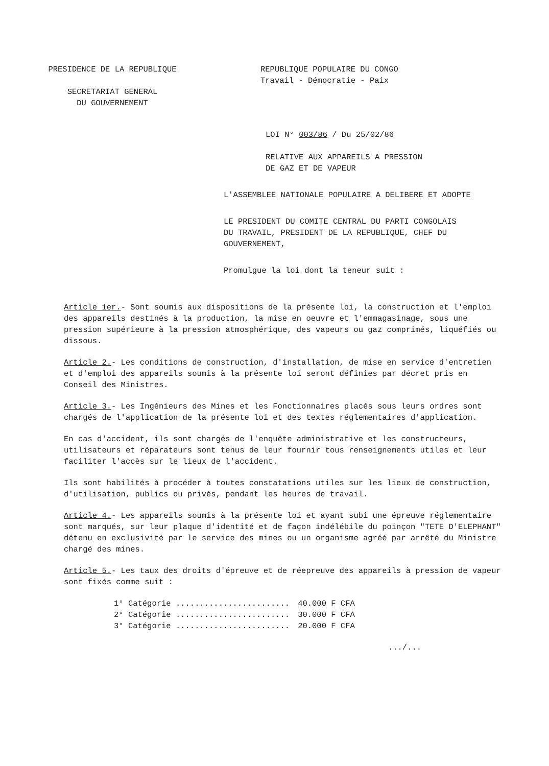PRESIDENCE DE LA REPUBLIQUE
SECRETARIAT GENERAL
DU GOUVERNEMENT
REPUBLIQUE POPULAIRE DU CONGO
Travail - Démocratie - Paix
LOI N° 003/86 / Du 25/02/86
RELATIVE AUX APPAREILS A PRESSION
DE GAZ ET DE VAPEUR
L'ASSEMBLEE NATIONALE POPULAIRE A DELIBERE ET ADOPTE
LE PRESIDENT DU COMITE CENTRAL DU PARTI CONGOLAIS
DU TRAVAIL, PRESIDENT DE LA REPUBLIQUE, CHEF DU
GOUVERNEMENT,
Promulgue la loi dont la teneur suit :
Article 1er.- Sont soumis aux dispositions de la présente loi, la construction et l'emploi des appareils destinés à la production, la mise en oeuvre et l'emmagasinage, sous une pression supérieure à la pression atmosphérique, des vapeurs ou gaz comprimés, liquéfiés ou dissous.
Article 2.- Les conditions de construction, d'installation, de mise en service d'entretien et d'emploi des appareils soumis à la présente loi seront définies par décret pris en Conseil des Ministres.
Article 3.- Les Ingénieurs des Mines et les Fonctionnaires placés sous leurs ordres sont chargés de l'application de la présente loi et des textes réglementaires d'application.
En cas d'accident, ils sont chargés de l'enquête administrative et les constructeurs, utilisateurs et réparateurs sont tenus de leur fournir tous renseignements utiles et leur faciliter l'accès sur le lieux de l'accident.
Ils sont habilités à procéder à toutes constatations utiles sur les lieux de construction, d'utilisation, publics ou privés, pendant les heures de travail.
Article 4.- Les appareils soumis à la présente loi et ayant subi une épreuve réglementaire sont marqués, sur leur plaque d'identité et de façon indélébile du poinçon "TETE D'ELEPHANT" détenu en exclusivité par le service des mines ou un organisme agréé par arrêté du Ministre chargé des mines.
Article 5.- Les taux des droits d'épreuve et de réepreuve des appareils à pression de vapeur sont fixés comme suit :
| 1° Catégorie ........................ | 40.000 F CFA |
| 2° Catégorie ........................ | 30.000 F CFA |
| 3° Catégorie ........................ | 20.000 F CFA |
.../...